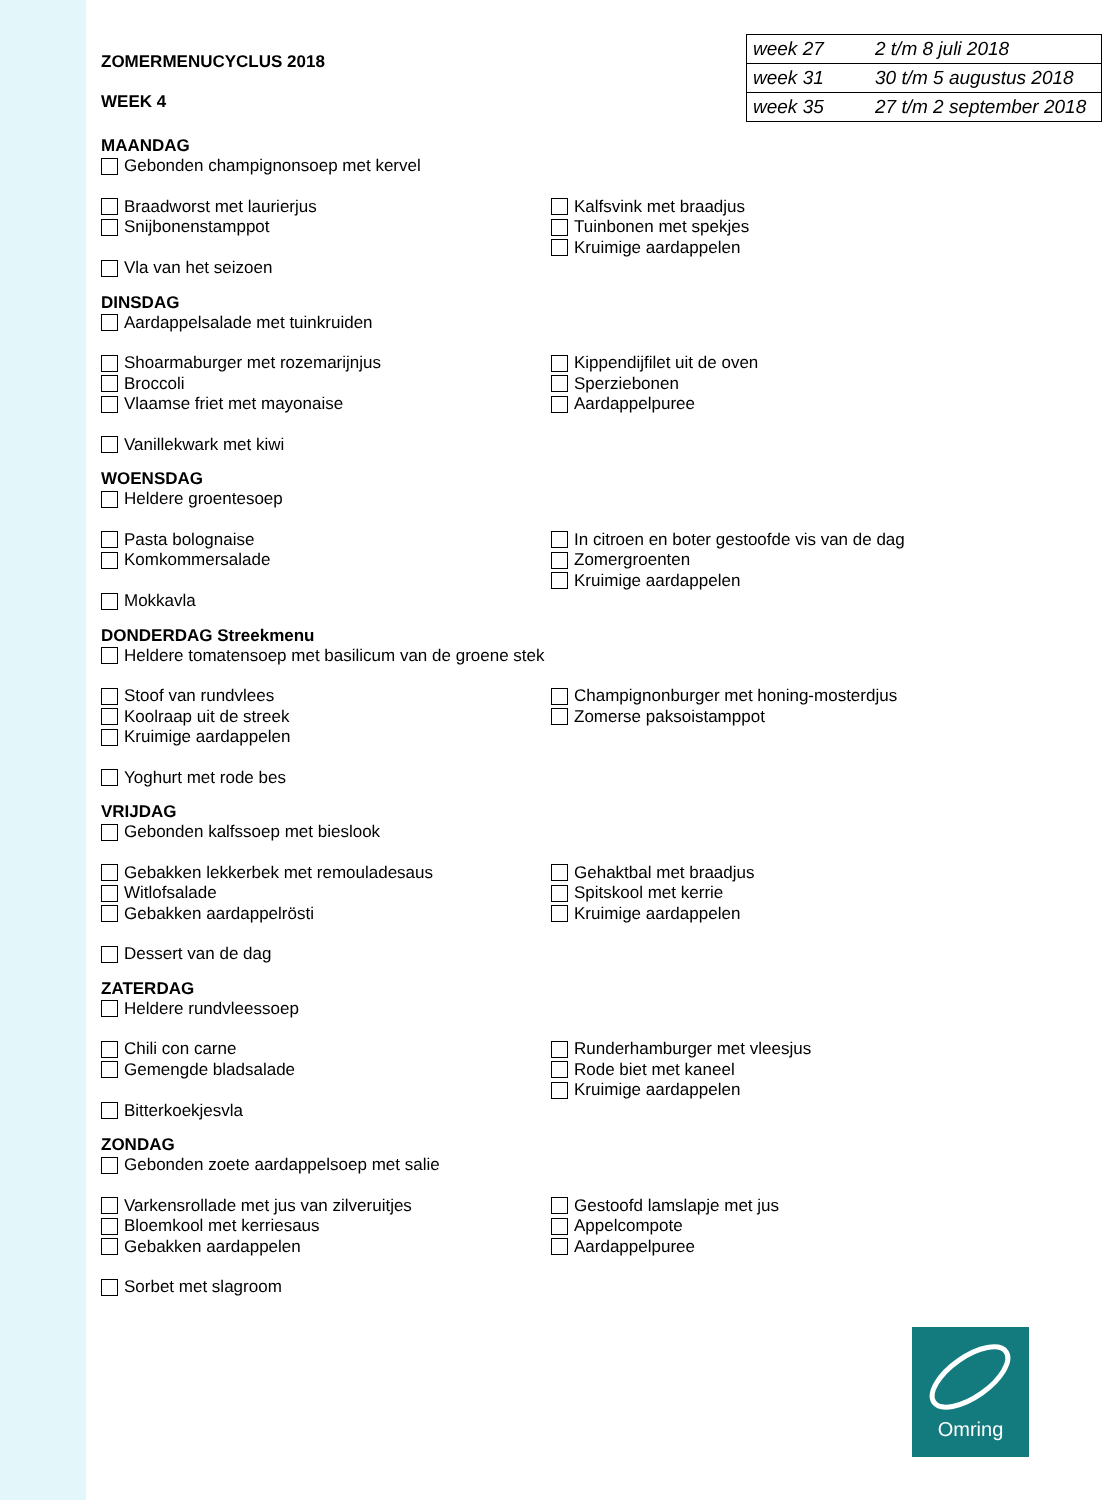ZOMERMENUCYCLUS 2018
WEEK 4
| week 27 | 2 t/m 8 juli 2018 |
| week 31 | 30 t/m 5 augustus 2018 |
| week 35 | 27 t/m 2 september 2018 |
MAANDAG
Gebonden champignonsoep met kervel
Braadworst met laurierjus
Snijbonenstamppot
Kalfsvink met braadjus
Tuinbonen met spekjes
Kruimige aardappelen
Vla van het seizoen
DINSDAG
Aardappelsalade met tuinkruiden
Shoarmaburger met rozemarijnjus
Broccoli
Vlaamse friet met mayonaise
Kippendijfilet uit de oven
Sperziebonen
Aardappelpuree
Vanillekwark met kiwi
WOENSDAG
Heldere groentesoep
Pasta bolognaise
Komkommersalade
In citroen en boter gestoofde vis van de dag
Zomergroenten
Kruimige aardappelen
Mokkavla
DONDERDAG Streekmenu
Heldere tomatensoep met basilicum van de groene stek
Stoof van rundvlees
Koolraap uit de streek
Kruimige aardappelen
Champignonburger met honing-mosterdjus
Zomerse paksoistamppot
Yoghurt met rode bes
VRIJDAG
Gebonden kalfssoep met bieslook
Gebakken lekkerbek met remouladesaus
Witlofsalade
Gebakken aardappelrösti
Gehaktbal met braadjus
Spitskool met kerrie
Kruimige aardappelen
Dessert van de dag
ZATERDAG
Heldere rundvleessoep
Chili con carne
Gemengde bladsalade
Runderhamburger met vleesjus
Rode biet met kaneel
Kruimige aardappelen
Bitterkoekjesvla
ZONDAG
Gebonden zoete aardappelsoep met salie
Varkensrollade met jus van zilveruitjes
Bloemkool met kerriesaus
Gebakken aardappelen
Gestoofd lamslapje met jus
Appelcompote
Aardappelpuree
Sorbet met slagroom
Omring